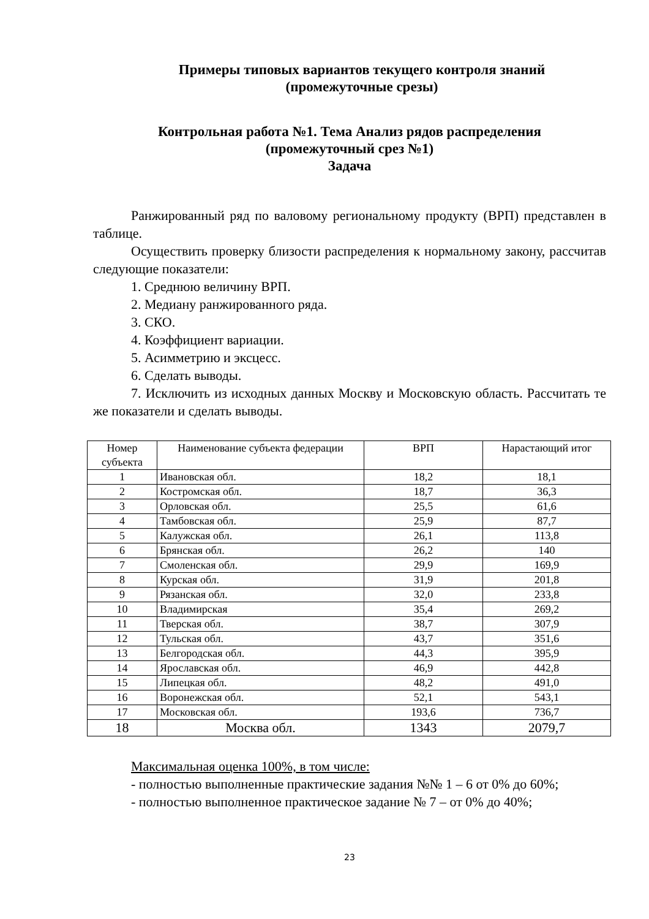Примеры типовых вариантов текущего контроля знаний
(промежуточные срезы)
Контрольная работа №1. Тема Анализ рядов распределения
(промежуточный срез №1)
Задача
Ранжированный ряд по валовому региональному продукту (ВРП) представлен в таблице.
Осуществить проверку близости распределения к нормальному закону, рассчитав следующие показатели:
1. Среднюю величину ВРП.
2. Медиану ранжированного ряда.
3. СКО.
4. Коэффициент вариации.
5. Асимметрию и эксцесс.
6. Сделать выводы.
7. Исключить из исходных данных Москву и Московскую область. Рассчитать те же показатели и сделать выводы.
| Номер субъекта | Наименование субъекта федерации | ВРП | Нарастающий итог |
| --- | --- | --- | --- |
| 1 | Ивановская обл. | 18,2 | 18,1 |
| 2 | Костромская обл. | 18,7 | 36,3 |
| 3 | Орловская обл. | 25,5 | 61,6 |
| 4 | Тамбовская обл. | 25,9 | 87,7 |
| 5 | Калужская обл. | 26,1 | 113,8 |
| 6 | Брянская обл. | 26,2 | 140 |
| 7 | Смоленская обл. | 29,9 | 169,9 |
| 8 | Курская обл. | 31,9 | 201,8 |
| 9 | Рязанская обл. | 32,0 | 233,8 |
| 10 | Владимирская | 35,4 | 269,2 |
| 11 | Тверская обл. | 38,7 | 307,9 |
| 12 | Тульская обл. | 43,7 | 351,6 |
| 13 | Белгородская обл. | 44,3 | 395,9 |
| 14 | Ярославская обл. | 46,9 | 442,8 |
| 15 | Липецкая обл. | 48,2 | 491,0 |
| 16 | Воронежская обл. | 52,1 | 543,1 |
| 17 | Московская обл. | 193,6 | 736,7 |
| 18 | Москва обл. | 1343 | 2079,7 |
Максимальная оценка 100%, в том числе:
- полностью выполненные практические задания №№ 1 – 6 от 0% до 60%;
- полностью выполненное практическое задание № 7 – от 0% до 40%;
23